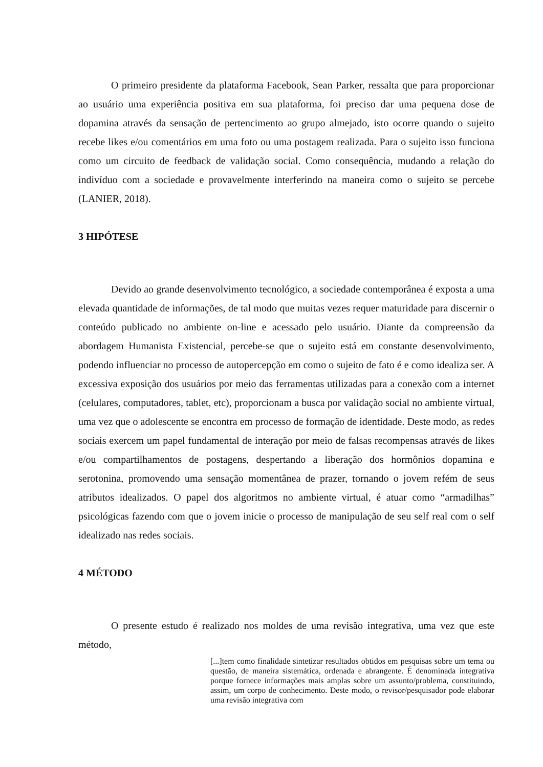O primeiro presidente da plataforma Facebook, Sean Parker, ressalta que para proporcionar ao usuário uma experiência positiva em sua plataforma, foi preciso dar uma pequena dose de dopamina através da sensação de pertencimento ao grupo almejado, isto ocorre quando o sujeito recebe likes e/ou comentários em uma foto ou uma postagem realizada. Para o sujeito isso funciona como um circuito de feedback de validação social. Como consequência, mudando a relação do indivíduo com a sociedade e provavelmente interferindo na maneira como o sujeito se percebe (LANIER, 2018).
3 HIPÓTESE
Devido ao grande desenvolvimento tecnológico, a sociedade contemporânea é exposta a uma elevada quantidade de informações, de tal modo que muitas vezes requer maturidade para discernir o conteúdo publicado no ambiente on-line e acessado pelo usuário. Diante da compreensão da abordagem Humanista Existencial, percebe-se que o sujeito está em constante desenvolvimento, podendo influenciar no processo de autopercepção em como o sujeito de fato é e como idealiza ser. A excessiva exposição dos usuários por meio das ferramentas utilizadas para a conexão com a internet (celulares, computadores, tablet, etc), proporcionam a busca por validação social no ambiente virtual, uma vez que o adolescente se encontra em processo de formação de identidade. Deste modo, as redes sociais exercem um papel fundamental de interação por meio de falsas recompensas através de likes e/ou compartilhamentos de postagens, despertando a liberação dos hormônios dopamina e serotonina, promovendo uma sensação momentânea de prazer, tornando o jovem refém de seus atributos idealizados. O papel dos algoritmos no ambiente virtual, é atuar como “armadilhas” psicológicas fazendo com que o jovem inicie o processo de manipulação de seu self real com o self idealizado nas redes sociais.
4 MÉTODO
O presente estudo é realizado nos moldes de uma revisão integrativa, uma vez que este método,
[...]tem como finalidade sintetizar resultados obtidos em pesquisas sobre um tema ou questão, de maneira sistemática, ordenada e abrangente. É denominada integrativa porque fornece informações mais amplas sobre um assunto/problema, constituindo, assim, um corpo de conhecimento. Deste modo, o revisor/pesquisador pode elaborar uma revisão integrativa com